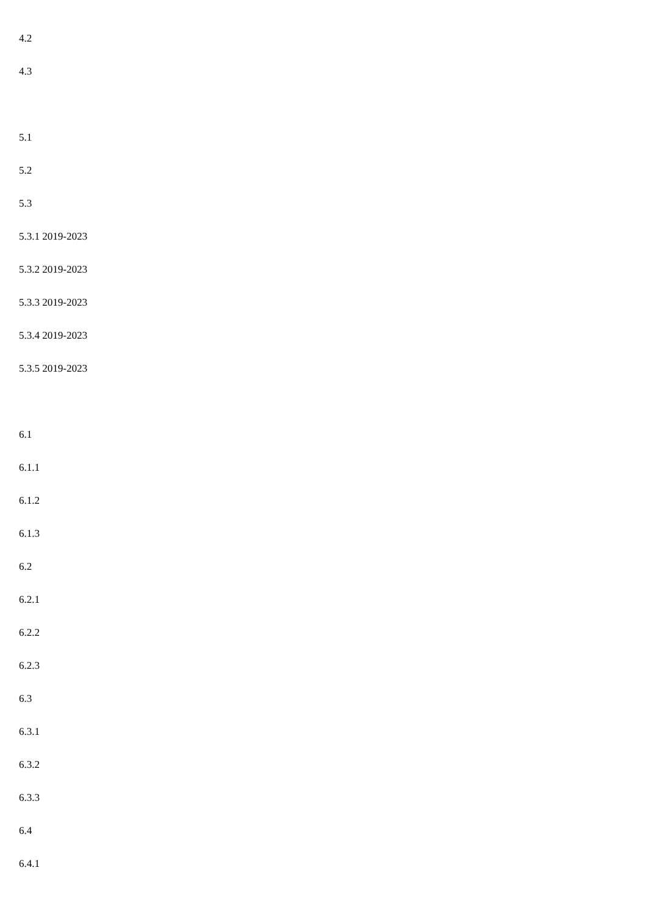4.2
4.3
5.1
5.2
5.3
5.3.1 2019-2023
5.3.2 2019-2023
5.3.3 2019-2023
5.3.4 2019-2023
5.3.5 2019-2023
6.1
6.1.1
6.1.2
6.1.3
6.2
6.2.1
6.2.2
6.2.3
6.3
6.3.1
6.3.2
6.3.3
6.4
6.4.1